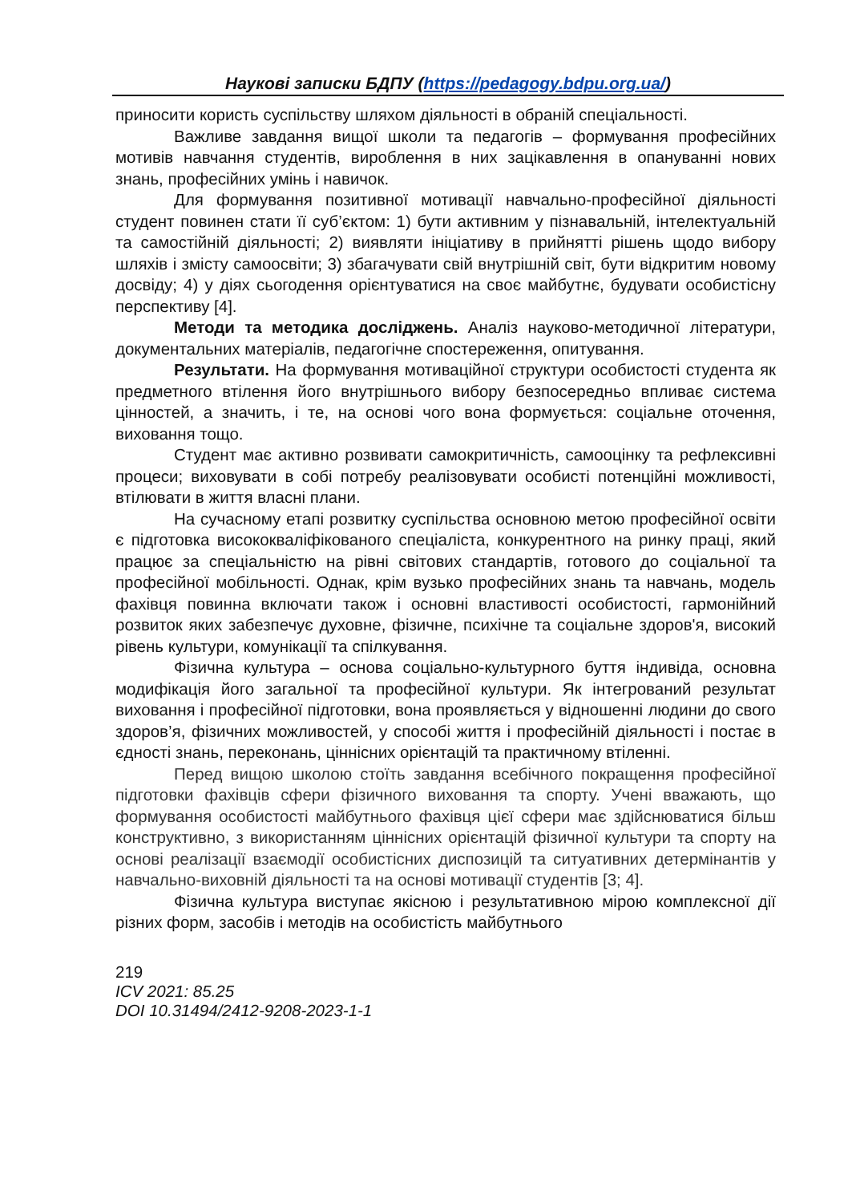Наукові записки БДПУ (https://pedagogy.bdpu.org.ua/)
приносити користь суспільству шляхом діяльності в обраній спеціальності.
Важливе завдання вищої школи та педагогів – формування професійних мотивів навчання студентів, вироблення в них зацікавлення в опануванні нових знань, професійних умінь і навичок.
Для формування позитивної мотивації навчально-професійної діяльності студент повинен стати її суб’єктом: 1) бути активним у пізнавальній, інтелектуальній та самостійній діяльності; 2) виявляти ініціативу в прийнятті рішень щодо вибору шляхів і змісту самоосвіти; 3) збагачувати свій внутрішній світ, бути відкритим новому досвіду; 4) у діях сьогодення орієнтуватися на своє майбутнє, будувати особистісну перспективу [4].
Методи та методика досліджень. Аналіз науково-методичної літератури, документальних матеріалів, педагогічне спостереження, опитування.
Результати. На формування мотиваційної структури особистості студента як предметного втілення його внутрішнього вибору безпосередньо впливає система цінностей, а значить, і те, на основі чого вона формується: соціальне оточення, виховання тощо.
Студент має активно розвивати самокритичність, самооцінку та рефлексивні процеси; виховувати в собі потребу реалізовувати особисті потенційні можливості, втілювати в життя власні плани.
На сучасному етапі розвитку суспільства основною метою професійної освіти є підготовка висококваліфікованого спеціаліста, конкурентного на ринку праці, який працює за спеціальністю на рівні світових стандартів, готового до соціальної та професійної мобільності. Однак, крім вузько професійних знань та навчань, модель фахівця повинна включати також і основні властивості особистості, гармонійний розвиток яких забезпечує духовне, фізичне, психічне та соціальне здоров'я, високий рівень культури, комунікації та спілкування.
Фізична культура – основа соціально-культурного буття індивіда, основна модифікація його загальної та професійної культури. Як інтегрований результат виховання і професійної підготовки, вона проявляється у відношенні людини до свого здоров’я, фізичних можливостей, у способі життя і професійній діяльності і постає в єдності знань, переконань, ціннісних орієнтацій та практичному втіленні.
Перед вищою школою стоїть завдання всебічного покращення професійної підготовки фахівців сфери фізичного виховання та спорту. Учені вважають, що формування особистості майбутнього фахівця цієї сфери має здійснюватися більш конструктивно, з використанням ціннісних орієнтацій фізичної культури та спорту на основі реалізації взаємодії особистісних диспозицій та ситуативних детермінантів у навчально-виховній діяльності та на основі мотивації студентів [3; 4].
Фізична культура виступає якісною і результативною мірою комплексної дії різних форм, засобів і методів на особистість майбутнього
219
ICV 2021: 85.25
DOI 10.31494/2412-9208-2023-1-1